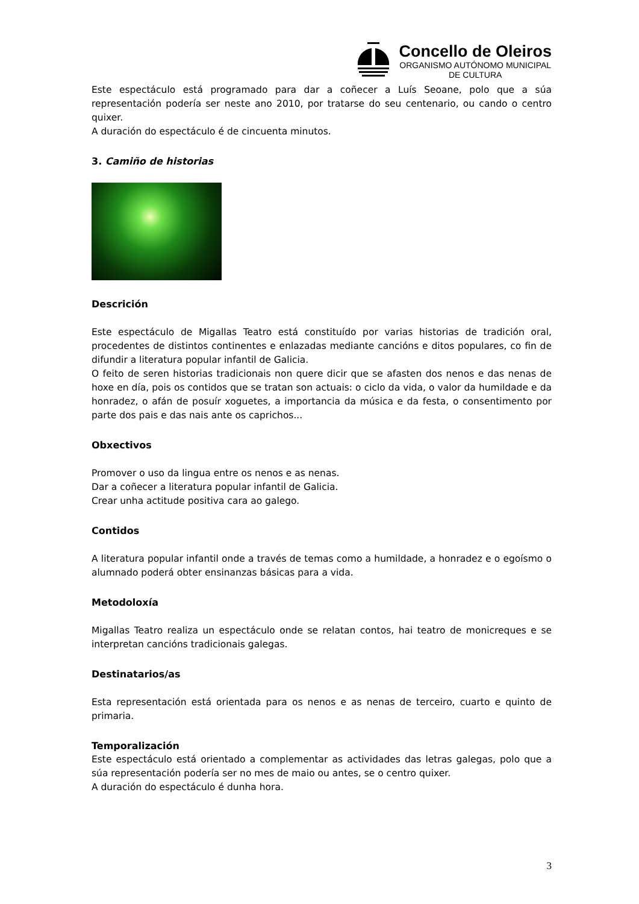Concello de Oleiros
ORGANISMO AUTÓNOMO MUNICIPAL
DE CULTURA
Este espectáculo está programado para dar a coñecer a Luís Seoane, polo que a súa representación podería ser neste ano 2010, por tratarse do seu centenario, ou cando o centro quixer.
A duración do espectáculo é de cincuenta minutos.
3. Camiño de historias
Descrición
Este espectáculo de Migallas Teatro está constituído por varias historias de tradición oral, procedentes de distintos continentes e enlazadas mediante cancións e ditos populares, co fin de difundir a literatura popular infantil de Galicia.
O feito de seren historias tradicionais non quere dicir que se afasten dos nenos e das nenas de hoxe en día, pois os contidos que se tratan son actuais: o ciclo da vida, o valor da humildade e da honradez, o afán de posuír xoguetes, a importancia da música e da festa, o consentimento por parte dos pais e das nais ante os caprichos...
Obxectivos
Promover o uso da lingua entre os nenos e as nenas.
Dar a coñecer a literatura popular infantil de Galicia.
Crear unha actitude positiva cara ao galego.
Contidos
A literatura popular infantil onde a través de temas como a humildade, a honradez e o egoísmo o alumnado poderá obter ensinanzas básicas para a vida.
Metodoloxía
Migallas Teatro realiza un espectáculo onde se relatan contos, hai teatro de monicreques e se interpretan cancións tradicionais galegas.
Destinatarios/as
Esta representación está orientada para os nenos e as nenas de terceiro, cuarto e quinto de primaria.
Temporalización
Este espectáculo está orientado a complementar as actividades das letras galegas, polo que a súa representación podería ser no mes de maio ou antes, se o centro quixer.
A duración do espectáculo é dunha hora.
3